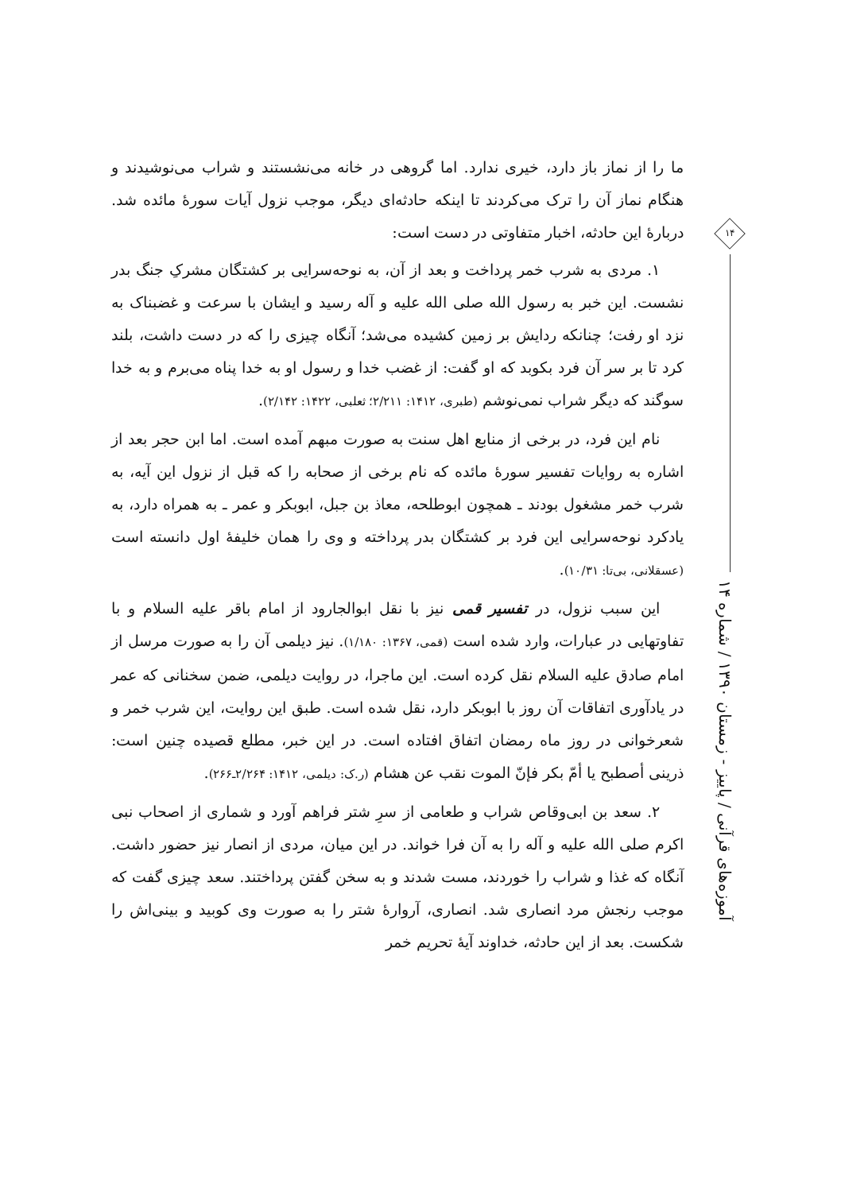۱۴
آموزه‌های قرآنی / پاییز - زمستان ۱۳۹۰ / شماره ۱۴
ما را از نماز باز دارد، خیری ندارد. اما گروهی در خانه می‌نشستند و شراب می‌نوشیدند و هنگام نماز آن را ترک می‌کردند تا اینکه حادثه‌ای دیگر، موجب نزول آیات سورهٔ مائده شد. دربارهٔ این حادثه، اخبار متفاوتی در دست است:
۱. مردی به شرب خمر پرداخت و بعد از آن، به نوحه‌سرایی بر کشتگان مشرکِ جنگ بدر نشست. این خبر به رسول الله صلی الله علیه و آله رسید و ایشان با سرعت و غضبناک به نزد او رفت؛ چنانکه ردایش بر زمین کشیده می‌شد؛ آنگاه چیزی را که در دست داشت، بلند کرد تا بر سر آن فرد بکوبد که او گفت: از غضب خدا و رسول او به خدا پناه می‌برم و به خدا سوگند که دیگر شراب نمی‌نوشم (طبری، ۱۴۱۲: ۲/۲۱۱؛ ثعلبی، ۱۴۲۲: ۲/۱۴۲).
نام این فرد، در برخی از منابع اهل سنت به صورت مبهم آمده است. اما ابن حجر بعد از اشاره به روایات تفسیر سورهٔ مائده که نام برخی از صحابه را که قبل از نزول این آیه، به شرب خمر مشغول بودند ـ همچون ابوطلحه، معاذ بن جبل، ابوبکر و عمر ـ به همراه دارد، به یادکرد نوحه‌سرایی این فرد بر کشتگان بدر پرداخته و وی را همان خلیفهٔ اول دانسته است (عسقلانی، بی‌تا: ۱۰/۳۱).
این سبب نزول، در تفسیر قمی نیز با نقل ابوالجارود از امام باقر علیه السلام و با تفاوتهایی در عبارات، وارد شده است (قمی، ۱۳۶۷: ۱/۱۸۰). نیز دیلمی آن را به صورت مرسل از امام صادق علیه السلام نقل کرده است. این ماجرا، در روایت دیلمی، ضمن سخنانی که عمر در یادآوری اتفاقات آن روز با ابوبکر دارد، نقل شده است. طبق این روایت، این شرب خمر و شعرخوانی در روز ماه رمضان اتفاق افتاده است. در این خبر، مطلع قصیده چنین است: ذرینی أصطبح یا أمّ بکر فإنّ الموت نقب عن هشام (ر.ک: دیلمی، ۱۴۱۲: ۲/۲۶۴ـ۲۶۶).
۲. سعد بن ابی‌وقاص شراب و طعامی از سرِ شتر فراهم آورد و شماری از اصحاب نبی اکرم صلی الله علیه و آله را به آن فرا خواند. در این میان، مردی از انصار نیز حضور داشت. آنگاه که غذا و شراب را خوردند، مست شدند و به سخن گفتن پرداختند. سعد چیزی گفت که موجب رنجش مرد انصاری شد. انصاری، آروارهٔ شتر را به صورت وی کوبید و بینی‌اش را شکست. بعد از این حادثه، خداوند آیهٔ تحریم خمر